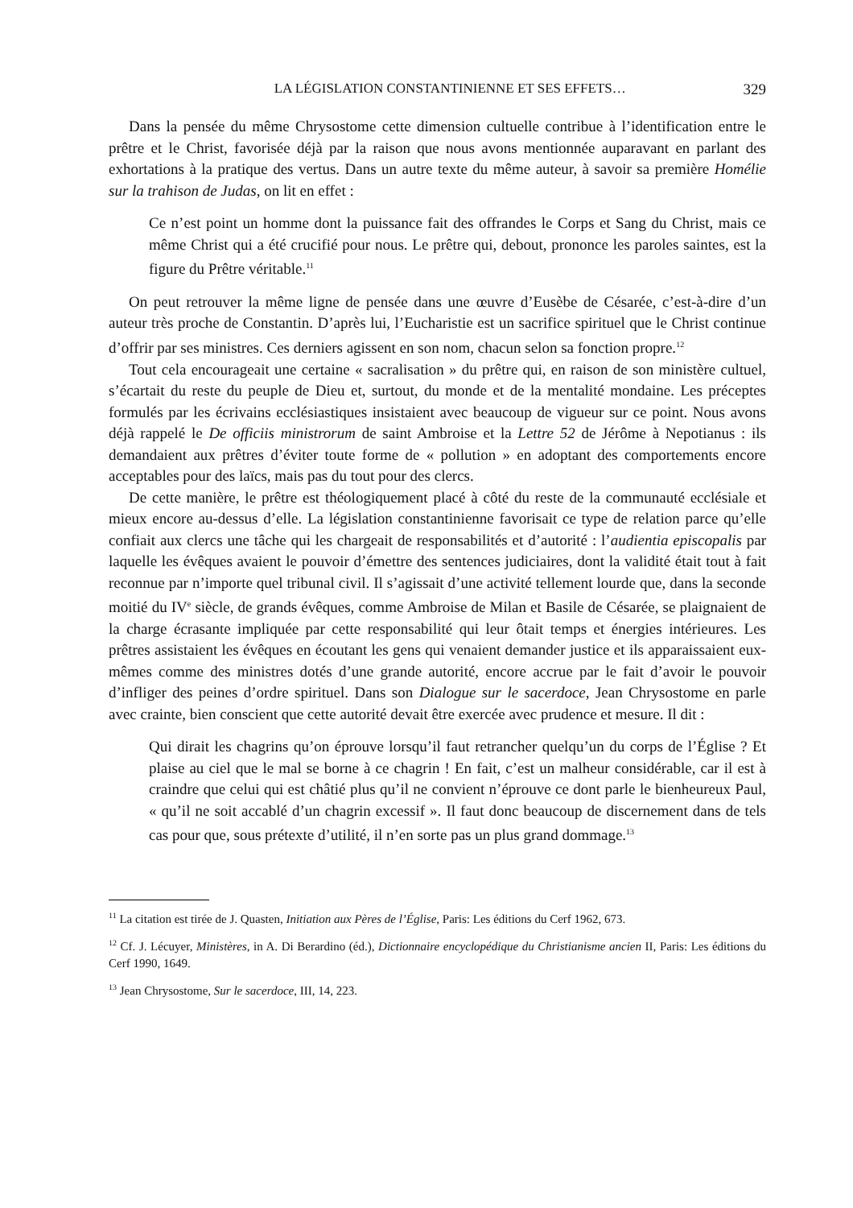LA LÉGISLATION CONSTANTINIENNE ET SES EFFETS… 329
Dans la pensée du même Chrysostome cette dimension cultuelle contribue à l’identification entre le prêtre et le Christ, favorisée déjà par la raison que nous avons mentionnée auparavant en parlant des exhortations à la pratique des vertus. Dans un autre texte du même auteur, à savoir sa première Homélie sur la trahison de Judas, on lit en effet :
Ce n’est point un homme dont la puissance fait des offrandes le Corps et Sang du Christ, mais ce même Christ qui a été crucifié pour nous. Le prêtre qui, debout, prononce les paroles saintes, est la figure du Prêtre véritable.<sup>11</sup>
On peut retrouver la même ligne de pensée dans une œuvre d’Eusèbe de Césarée, c’est-à-dire d’un auteur très proche de Constantin. D’après lui, l’Eucharistie est un sacrifice spirituel que le Christ continue d’offrir par ses ministres. Ces derniers agissent en son nom, chacun selon sa fonction propre.<sup>12</sup>
Tout cela encourageait une certaine « sacralisation » du prêtre qui, en raison de son ministère cultuel, s’écartait du reste du peuple de Dieu et, surtout, du monde et de la mentalité mondaine. Les préceptes formulés par les écrivains ecclésiastiques insistaient avec beaucoup de vigueur sur ce point. Nous avons déjà rappelé le De officiis ministrorum de saint Ambroise et la Lettre 52 de Jérôme à Nepotianus : ils demandaient aux prêtres d’éviter toute forme de « pollution » en adoptant des comportements encore acceptables pour des laïcs, mais pas du tout pour des clercs.
De cette manière, le prêtre est théologiquement placé à côté du reste de la communauté ecclésiale et mieux encore au-dessus d’elle. La législation constantinienne favorisait ce type de relation parce qu’elle confiait aux clercs une tâche qui les chargeait de responsabilités et d’autorité : l’audientia episcopalis par laquelle les évêques avaient le pouvoir d’émettre des sentences judiciaires, dont la validité était tout à fait reconnue par n’importe quel tribunal civil. Il s’agissait d’une activité tellement lourde que, dans la seconde moitié du IV<sup>e</sup> siècle, de grands évêques, comme Ambroise de Milan et Basile de Césarée, se plaignaient de la charge écrasante impliquée par cette responsabilité qui leur ôtait temps et énergies intérieures. Les prêtres assistaient les évêques en écoutant les gens qui venaient demander justice et ils apparaissaient eux-mêmes comme des ministres dotés d’une grande autorité, encore accrue par le fait d’avoir le pouvoir d’infliger des peines d’ordre spirituel. Dans son Dialogue sur le sacerdoce, Jean Chrysostome en parle avec crainte, bien conscient que cette autorité devait être exercée avec prudence et mesure. Il dit :
Qui dirait les chagrins qu’on éprouve lorsqu’il faut retrancher quelqu’un du corps de l’Église ? Et plaise au ciel que le mal se borne à ce chagrin ! En fait, c’est un malheur considérable, car il est à craindre que celui qui est châtié plus qu’il ne convient n’éprouve ce dont parle le bienheureux Paul, « qu’il ne soit accablé d’un chagrin excessif ». Il faut donc beaucoup de discernement dans de tels cas pour que, sous prétexte d’utilité, il n’en sorte pas un plus grand dommage.<sup>13</sup>
<sup>11</sup> La citation est tirée de J. Quasten, Initiation aux Pères de l’Église, Paris: Les éditions du Cerf 1962, 673.
<sup>12</sup> Cf. J. Lécuyer, Ministères, in A. Di Berardino (éd.), Dictionnaire encyclopédique du Christianisme ancien II, Paris: Les éditions du Cerf 1990, 1649.
<sup>13</sup> Jean Chrysostome, Sur le sacerdoce, III, 14, 223.